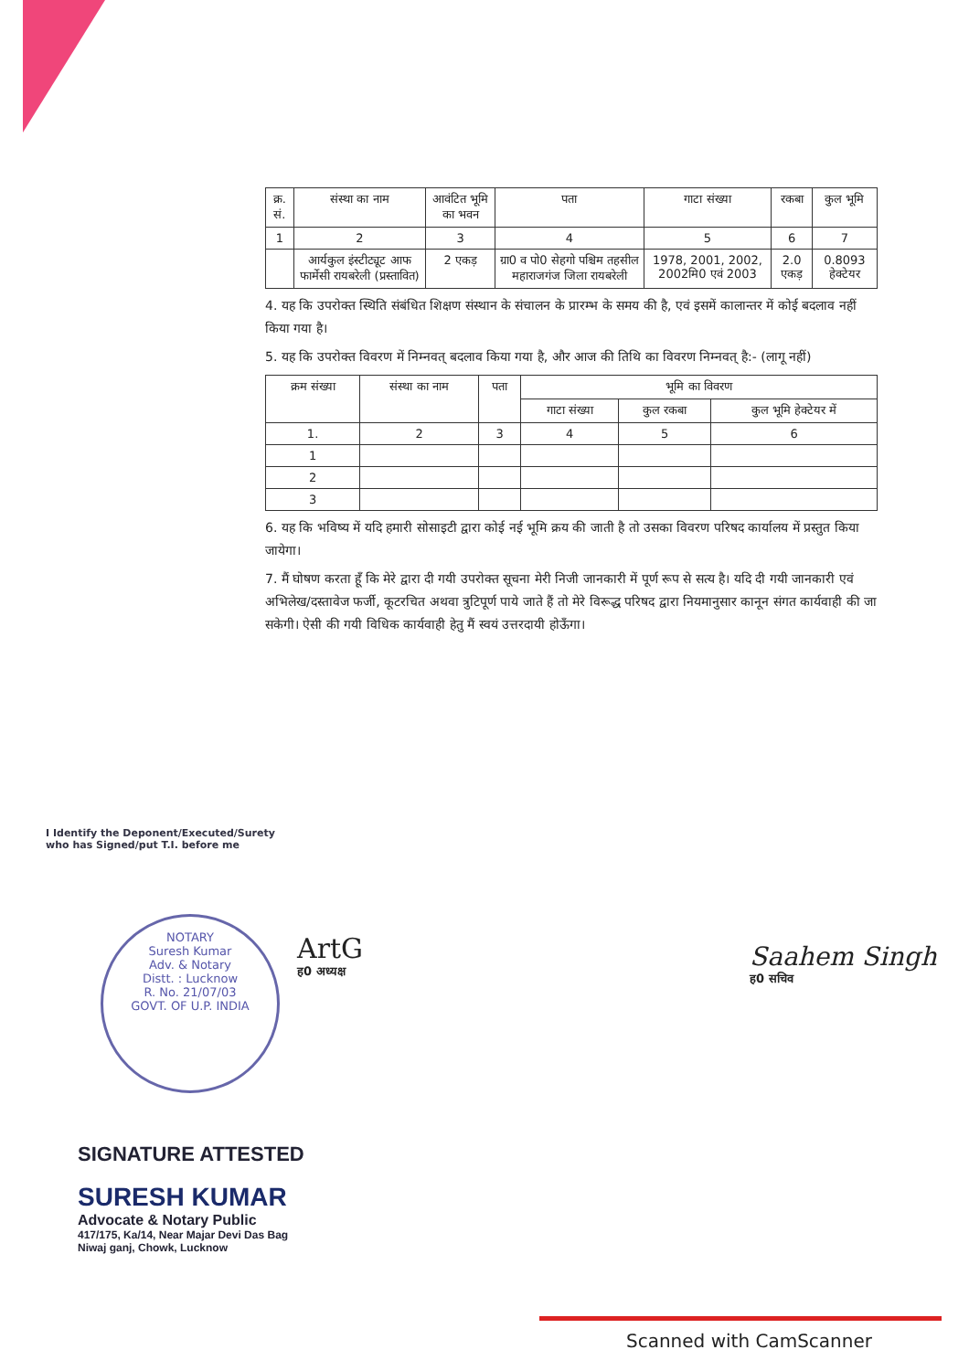| क्र. सं. | संस्था का नाम | आवंटित भूमि का भवन | पता | गाटा संख्या | रकबा | कुल भूमि |
| --- | --- | --- | --- | --- | --- | --- |
| 1 | 2 | 3 | 4 | 5 | 6 | 7 |
| | आर्यकुल इंस्टीट्यूट आफ फार्मेसी रायबरेली (प्रस्तावित) | 2 एकड़ | ग्रा0 व पो0 सेहगो पश्चिम तहसील महाराजगंज जिला रायबरेली | 1978, 2001, 2002, 2002मि0 एवं 2003 | 2.0 एकड़ | 0.8093 हेक्टेयर |
4. यह कि उपरोक्त स्थिति संबंधित शिक्षण संस्थान के संचालन के प्रारम्भ के समय की है, एवं इसमें कालान्तर में कोई बदलाव नहीं किया गया है।
5. यह कि उपरोक्त विवरण में निम्नवत् बदलाव किया गया है, और आज की तिथि का विवरण निम्नवत् है:- (लागू नहीं)
| क्रम संख्या | संस्था का नाम | पता | भूमि का विवरण | | |
| --- | --- | --- | --- | --- | --- |
| | | | गाटा संख्या | कुल रकबा | कुल भूमि हेक्टेयर में |
| 1. | 2 | 3 | 4 | 5 | 6 |
| 1 | | | | | |
| 2 | | | | | |
| 3 | | | | | |
6. यह कि भविष्य में यदि हमारी सोसाइटी द्वारा कोई नई भूमि क्रय की जाती है तो उसका विवरण परिषद कार्यालय में प्रस्तुत किया जायेगा।
7. मैं घोषण करता हूँ कि मेरे द्वारा दी गयी उपरोक्त सूचना मेरी निजी जानकारी में पूर्ण रूप से सत्य है। यदि दी गयी जानकारी एवं अभिलेख/दस्तावेज फर्जी, कूटरचित अथवा त्रुटिपूर्ण पाये जाते हैं तो मेरे विरूद्ध परिषद द्वारा नियमानुसार कानून संगत कार्यवाही की जा सकेगी। ऐसी की गयी विधिक कार्यवाही हेतु मैं स्वयं उत्तरदायी होऊँगा।
I Identify the Deponent/Executed/Surety
who has Signed/put T.I. before me
NOTARY
Suresh Kumar
Adv. & Notary
Distt. : Lucknow
R. No. 21/07/03
GOVT. OF U.P. INDIA
ArtG
ह0 अध्यक्ष
Saahem Singh
ह0 सचिव
SIGNATURE ATTESTED
SURESH KUMAR
Advocate & Notary Public
417/175, Ka/14, Near Majar Devi Das Bag
Niwaj ganj, Chowk, Lucknow
Scanned with CamScanner